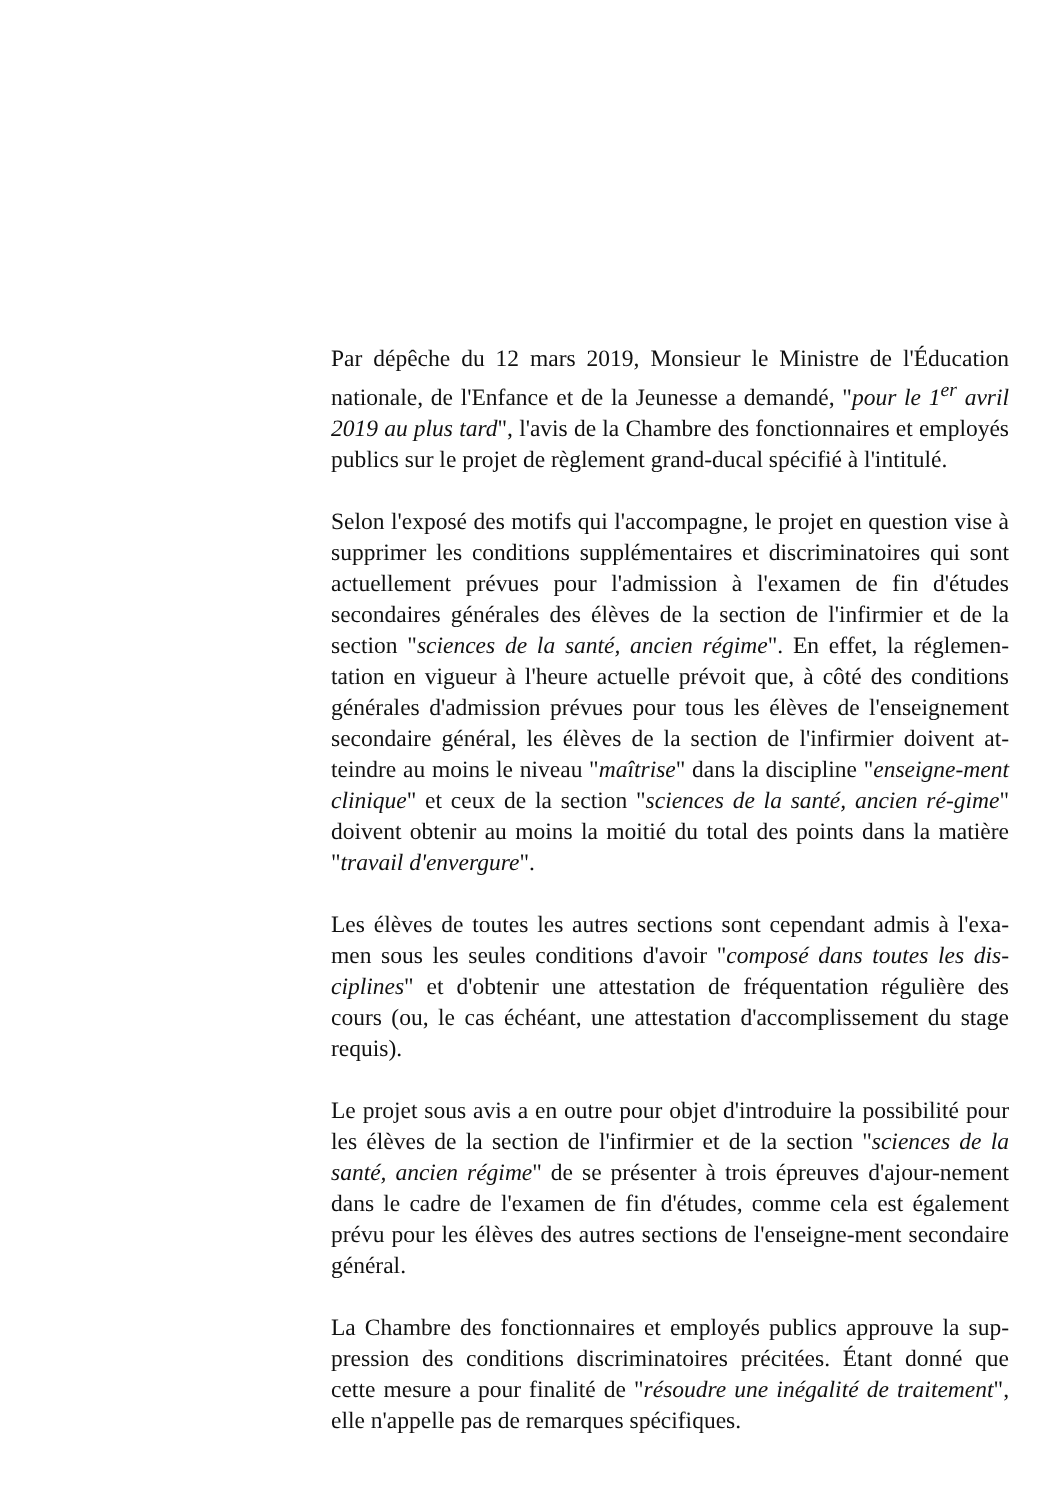Par dépêche du 12 mars 2019, Monsieur le Ministre de l'Éducation nationale, de l'Enfance et de la Jeunesse a demandé, "pour le 1<sup>er</sup> avril 2019 au plus tard", l'avis de la Chambre des fonctionnaires et employés publics sur le projet de règlement grand-ducal spécifié à l'intitulé.
Selon l'exposé des motifs qui l'accompagne, le projet en question vise à supprimer les conditions supplémentaires et discriminatoires qui sont actuellement prévues pour l'admission à l'examen de fin d'études secondaires générales des élèves de la section de l'infirmier et de la section "sciences de la santé, ancien régime". En effet, la réglemen-tation en vigueur à l'heure actuelle prévoit que, à côté des conditions générales d'admission prévues pour tous les élèves de l'enseignement secondaire général, les élèves de la section de l'infirmier doivent at-teindre au moins le niveau "maîtrise" dans la discipline "enseigne-ment clinique" et ceux de la section "sciences de la santé, ancien ré-gime" doivent obtenir au moins la moitié du total des points dans la matière "travail d'envergure".
Les élèves de toutes les autres sections sont cependant admis à l'exa-men sous les seules conditions d'avoir "composé dans toutes les dis-ciplines" et d'obtenir une attestation de fréquentation régulière des cours (ou, le cas échéant, une attestation d'accomplissement du stage requis).
Le projet sous avis a en outre pour objet d'introduire la possibilité pour les élèves de la section de l'infirmier et de la section "sciences de la santé, ancien régime" de se présenter à trois épreuves d'ajour-nement dans le cadre de l'examen de fin d'études, comme cela est également prévu pour les élèves des autres sections de l'enseigne-ment secondaire général.
La Chambre des fonctionnaires et employés publics approuve la sup-pression des conditions discriminatoires précitées. Étant donné que cette mesure a pour finalité de "résoudre une inégalité de traitement", elle n'appelle pas de remarques spécifiques.